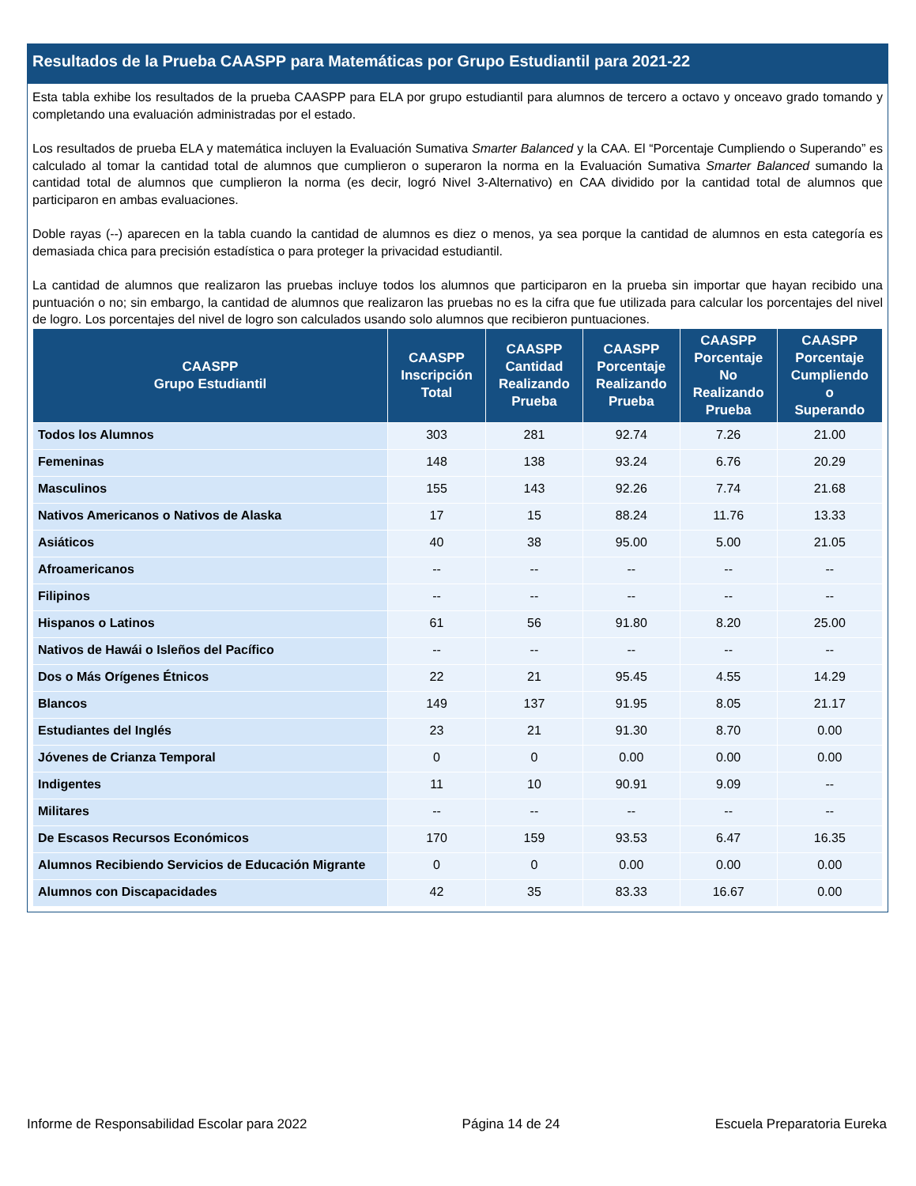Resultados de la Prueba CAASPP para Matemáticas por Grupo Estudiantil para 2021-22
Esta tabla exhibe los resultados de la prueba CAASPP para ELA por grupo estudiantil para alumnos de tercero a octavo y onceavo grado tomando y completando una evaluación administradas por el estado.
Los resultados de prueba ELA y matemática incluyen la Evaluación Sumativa Smarter Balanced y la CAA. El “Porcentaje Cumpliendo o Superando” es calculado al tomar la cantidad total de alumnos que cumplieron o superaron la norma en la Evaluación Sumativa Smarter Balanced sumando la cantidad total de alumnos que cumplieron la norma (es decir, logró Nivel 3-Alternativo) en CAA dividido por la cantidad total de alumnos que participaron en ambas evaluaciones.
Doble rayas (--) aparecen en la tabla cuando la cantidad de alumnos es diez o menos, ya sea porque la cantidad de alumnos en esta categoría es demasiada chica para precisión estadística o para proteger la privacidad estudiantil.
La cantidad de alumnos que realizaron las pruebas incluye todos los alumnos que participaron en la prueba sin importar que hayan recibido una puntuación o no; sin embargo, la cantidad de alumnos que realizaron las pruebas no es la cifra que fue utilizada para calcular los porcentajes del nivel de logro. Los porcentajes del nivel de logro son calculados usando solo alumnos que recibieron puntuaciones.
| CAASPP Grupo Estudiantil | CAASPP Inscripción Total | CAASPP Cantidad Realizando Prueba | CAASPP Porcentaje Realizando Prueba | CAASPP Porcentaje No Realizando Prueba | CAASPP Porcentaje Cumpliendo o Superando |
| --- | --- | --- | --- | --- | --- |
| Todos los Alumnos | 303 | 281 | 92.74 | 7.26 | 21.00 |
| Femeninas | 148 | 138 | 93.24 | 6.76 | 20.29 |
| Masculinos | 155 | 143 | 92.26 | 7.74 | 21.68 |
| Nativos Americanos o Nativos de Alaska | 17 | 15 | 88.24 | 11.76 | 13.33 |
| Asiáticos | 40 | 38 | 95.00 | 5.00 | 21.05 |
| Afroamericanos | -- | -- | -- | -- | -- |
| Filipinos | -- | -- | -- | -- | -- |
| Hispanos o Latinos | 61 | 56 | 91.80 | 8.20 | 25.00 |
| Nativos de Hawái o Isleños del Pacífico | -- | -- | -- | -- | -- |
| Dos o Más Orígenes Étnicos | 22 | 21 | 95.45 | 4.55 | 14.29 |
| Blancos | 149 | 137 | 91.95 | 8.05 | 21.17 |
| Estudiantes del Inglés | 23 | 21 | 91.30 | 8.70 | 0.00 |
| Jóvenes de Crianza Temporal | 0 | 0 | 0.00 | 0.00 | 0.00 |
| Indigentes | 11 | 10 | 90.91 | 9.09 | -- |
| Militares | -- | -- | -- | -- | -- |
| De Escasos Recursos Económicos | 170 | 159 | 93.53 | 6.47 | 16.35 |
| Alumnos Recibiendo Servicios de Educación Migrante | 0 | 0 | 0.00 | 0.00 | 0.00 |
| Alumnos con Discapacidades | 42 | 35 | 83.33 | 16.67 | 0.00 |
Informe de Responsabilidad Escolar para 2022 Página 14 de 24 Escuela Preparatoria Eureka